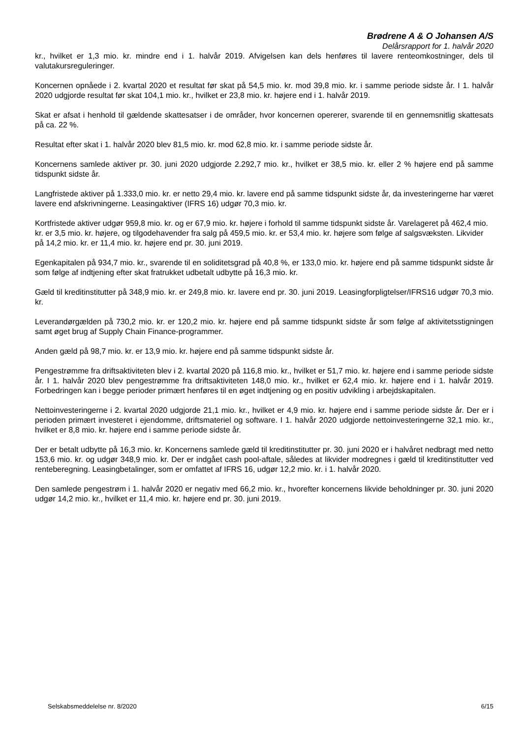Brødrene A & O Johansen A/S
Delårsrapport for 1. halvår 2020
kr., hvilket er 1,3 mio. kr. mindre end i 1. halvår 2019. Afvigelsen kan dels henføres til lavere renteomkostninger, dels til valutakursreguleringer.
Koncernen opnåede i 2. kvartal 2020 et resultat før skat på 54,5 mio. kr. mod 39,8 mio. kr. i samme periode sidste år. I 1. halvår 2020 udgjorde resultat før skat 104,1 mio. kr., hvilket er 23,8 mio. kr. højere end i 1. halvår 2019.
Skat er afsat i henhold til gældende skattesatser i de områder, hvor koncernen opererer, svarende til en gennemsnitlig skattesats på ca. 22 %.
Resultat efter skat i 1. halvår 2020 blev 81,5 mio. kr. mod 62,8 mio. kr. i samme periode sidste år.
Koncernens samlede aktiver pr. 30. juni 2020 udgjorde 2.292,7 mio. kr., hvilket er 38,5 mio. kr. eller 2 % højere end på samme tidspunkt sidste år.
Langfristede aktiver på 1.333,0 mio. kr. er netto 29,4 mio. kr. lavere end på samme tidspunkt sidste år, da investeringerne har været lavere end afskrivningerne. Leasingaktiver (IFRS 16) udgør 70,3 mio. kr.
Kortfristede aktiver udgør 959,8 mio. kr. og er 67,9 mio. kr. højere i forhold til samme tidspunkt sidste år. Varelageret på 462,4 mio. kr. er 3,5 mio. kr. højere, og tilgodehavender fra salg på 459,5 mio. kr. er 53,4 mio. kr. højere som følge af salgsvæksten. Likvider på 14,2 mio. kr. er 11,4 mio. kr. højere end pr. 30. juni 2019.
Egenkapitalen på 934,7 mio. kr., svarende til en soliditetsgrad på 40,8 %, er 133,0 mio. kr. højere end på samme tidspunkt sidste år som følge af indtjening efter skat fratrukket udbetalt udbytte på 16,3 mio. kr.
Gæld til kreditinstitutter på 348,9 mio. kr. er 249,8 mio. kr. lavere end pr. 30. juni 2019. Leasingforpligtelser/IFRS16 udgør 70,3 mio. kr.
Leverandørgælden på 730,2 mio. kr. er 120,2 mio. kr. højere end på samme tidspunkt sidste år som følge af aktivitetsstigningen samt øget brug af Supply Chain Finance-programmer.
Anden gæld på 98,7 mio. kr. er 13,9 mio. kr. højere end på samme tidspunkt sidste år.
Pengestrømme fra driftsaktiviteten blev i 2. kvartal 2020 på 116,8 mio. kr., hvilket er 51,7 mio. kr. højere end i samme periode sidste år. I 1. halvår 2020 blev pengestrømme fra driftsaktiviteten 148,0 mio. kr., hvilket er 62,4 mio. kr. højere end i 1. halvår 2019. Forbedringen kan i begge perioder primært henføres til en øget indtjening og en positiv udvikling i arbejdskapitalen.
Nettoinvesteringerne i 2. kvartal 2020 udgjorde 21,1 mio. kr., hvilket er 4,9 mio. kr. højere end i samme periode sidste år. Der er i perioden primært investeret i ejendomme, driftsmateriel og software. I 1. halvår 2020 udgjorde nettoinvesteringerne 32,1 mio. kr., hvilket er 8,8 mio. kr. højere end i samme periode sidste år.
Der er betalt udbytte på 16,3 mio. kr. Koncernens samlede gæld til kreditinstitutter pr. 30. juni 2020 er i halvåret nedbragt med netto 153,6 mio. kr. og udgør 348,9 mio. kr. Der er indgået cash pool-aftale, således at likvider modregnes i gæld til kreditinstitutter ved renteberegning. Leasingbetalinger, som er omfattet af IFRS 16, udgør 12,2 mio. kr. i 1. halvår 2020.
Den samlede pengestrøm i 1. halvår 2020 er negativ med 66,2 mio. kr., hvorefter koncernens likvide beholdninger pr. 30. juni 2020 udgør 14,2 mio. kr., hvilket er 11,4 mio. kr. højere end pr. 30. juni 2019.
Selskabsmeddelelse nr. 8/2020 6/15